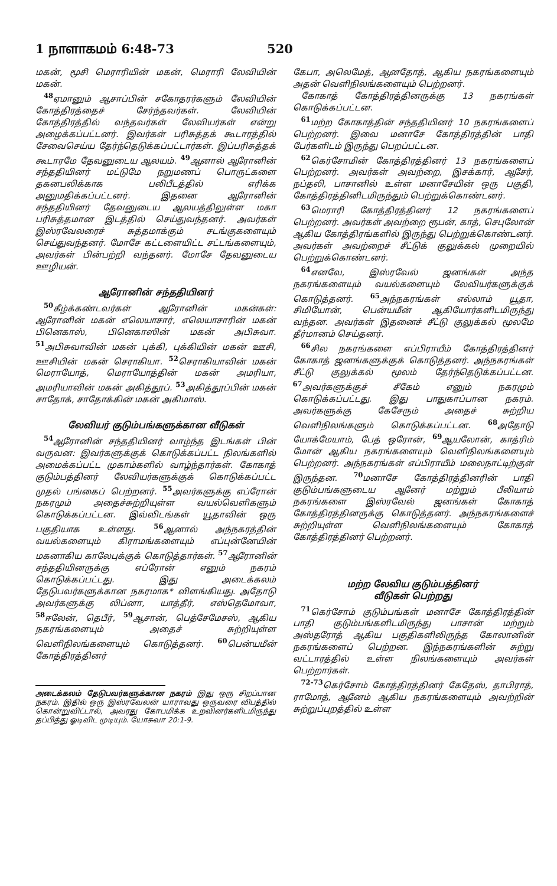1 நாளாகமம் 6:48-73 520
மகன், மூசி மெராரியின் மகன், மெராரி லேவியின் மகன்.
<sup>48</sup> ஏமானும் ஆசாப்பின் சகோதரர்களும் லேவியின் கோத்திரத்தைச் சேர்ந்தவர்கள். லேவியின் கோத்திரத்தில் வந்தவர்கள் லேவியர்கள் என்று அழைக்கப்பட்டனர். இவர்கள் பரிசுத்தக் கூடாரத்தில் சேவைசெய்ய தேர்ந்தெடுக்கப்பட்டார்கள். இப்பரிசுத்தக் கூடாரமே தேவனுடைய ஆலயம். <sup>49</sup>ஆனால் ஆரோனின் சந்ததியினர் மட்டுமே நறுமணப் பொருட்களை தகனபலிக்காக பலிபீடத்தில் எரிக்க அனுமதிக்கப்பட்டனர். இதனை ஆரோனின் சந்ததியினர் தேவனுடைய ஆலயத்திலுள்ள மகா பரிசுத்தமான இடத்தில் செய்துவந்தனர். அவர்கள் இஸ்ரவேலரைச் சுத்தமாக்கும் சடங்குகளையும் செய்துவந்தனர். மோசே கட்டளையிட்ட சட்டங்களையும், அவர்கள் பின்பற்றி வந்தனர். மோசே தேவனுடைய ஊழியன்.
ஆரோனின் சந்ததியினர்
<sup>50</sup> கீழ்க்கண்டவர்கள் ஆரோனின் மகன்கள்: ஆரோனின் மகன் எலெயாசார், எலெயாசாரின் மகன் பினெகாஸ், பினெகாஸின் மகன் அபிசுவா. <sup>51</sup>அபிசுவாவின் மகன் புக்கி, புக்கியின் மகன் ஊசி, ஊசியின் மகன் செராகியா. <sup>52</sup>செராகியாவின் மகன் மெராயோத், மெராயோத்தின் மகன் அமரியா, அமரியாவின் மகன் அகித்தூப். <sup>53</sup>அகித்தூப்பின் மகன் சாதோக், சாதோக்கின் மகன் அகிமாஸ்.
லேவியர் குடும்பங்களுக்கான வீடுகள்
<sup>54</sup> ஆரோனின் சந்ததியினர் வாழ்ந்த இடங்கள் பின் வருவன: இவர்களுக்குக் கொடுக்கப்பட்ட நிலங்களில் அமைக்கப்பட்ட முகாம்களில் வாழ்ந்தார்கள். கோகாத் குடும்பத்தினர் லேவியர்களுக்குக் கொடுக்கப்பட்ட முதல் பங்கைப் பெற்றனர். <sup>55</sup>அவர்களுக்கு எப்ரோன் நகரமும் அதைச்சுற்றியுள்ள வயல்வெளிகளும் கொடுக்கப்பட்டன. இவ்விடங்கள் யூதாவின் ஒரு பகுதியாக உள்ளது. <sup>56</sup>ஆனால் அந்நகரத்தின் வயல்களையும் கிராமங்களையும் எப்புன்னேயின் மகனாகிய காலேபுக்குக் கொடுத்தார்கள். <sup>57</sup>ஆரோனின் சந்ததியினருக்கு எப்ரோன் எனும் நகரம் கொடுக்கப்பட்டது. இது அடைக்கலம் தேடுபவர்களுக்கான நகரமாக* விளங்கியது. அதோடு அவர்களுக்கு லிப்னா, யாத்தீர், எஸ்தெமோவா, <sup>58</sup>ஈலேன், தெபீர், <sup>59</sup>ஆசான், பெத்சேமேசஸ், ஆகிய நகரங்களையும் அதைச் சுற்றியுள்ள வெளிநிலங்களையும் கொடுத்தனர். <sup>60</sup>பென்யமீன் கோத்திரத்தினர்
அடைக்கலம் தேடுபவர்களுக்கான நகரம் இது ஒரு சிறப்பான நகரம். இதில் ஒரு இஸ்ரவேலன் யாராவது ஒருவரை விபத்தில் கொன்றுவிட்டால், அவரது கோபமிக்க உறவினர்களிடமிருந்து தப்பித்து ஓடிவிட முடியும். யோசுவா 20:1-9.
கேபா, அலெமேத், ஆனதோத், ஆகிய நகரங்களையும் அதன் வெளிநிலங்களையும் பெற்றனர்.
கோகாத் கோத்திரத்தினருக்கு 13 நகரங்கள் கொடுக்கப்பட்டன.
<sup>61</sup> மற்ற கோகாத்தின் சந்ததியினர் 10 நகரங்களைப் பெற்றனர். இவை மனாசே கோத்திரத்தின் பாதி பேர்களிடம் இருந்து பெறப்பட்டன.
<sup>62</sup> கெர்சோமின் கோத்திரத்தினர் 13 நகரங்களைப் பெற்றனர். அவர்கள் அவற்றை, இசக்கார், ஆசேர், நப்தலி, பாசானில் உள்ள மனாசேயின் ஒரு பகுதி, கோத்திரத்தினிடமிருந்தும் பெற்றுக்கொண்டனர்.
<sup>63</sup> மெராரி கோத்திரத்தினர் 12 நகரங்களைப் பெற்றனர். அவர்கள் அவற்றை ரூபன், காத், செபுலோன் ஆகிய கோத்திரங்களில் இருந்து பெற்றுக்கொண்டனர். அவர்கள் அவற்றைச் சீட்டுக் குலுக்கல் முறையில் பெற்றுக்கொண்டனர்.
<sup>64</sup> எனவே, இஸ்ரவேல் ஜனங்கள் அந்த நகரங்களையும் வயல்களையும் லேவியர்களுக்குக் கொடுத்தனர். <sup>65</sup>அந்நகரங்கள் எல்லாம் யூதா, சிமியோன், பென்யமீன் ஆகியோர்களிடமிருந்து வந்தன. அவர்கள் இதனைச் சீட்டு குலுக்கல் மூலமே தீர்மானம் செய்தனர்.
<sup>66</sup> சில நகரங்களை எப்பிராயீம் கோத்திரத்தினர் கோகாத் ஜனங்களுக்குக் கொடுத்தனர். அந்நகரங்கள் சீட்டு குலுக்கல் மூலம் தேர்ந்தெடுக்கப்பட்டன. <sup>67</sup>அவர்களுக்குச் சீகேம் எனும் நகரமும் கொடுக்கப்பட்டது. இது பாதுகாப்பான நகரம். அவர்களுக்கு கேசேரும் அதைச் சுற்றிய வெளிநிலங்களும் கொடுக்கப்பட்டன. <sup>68</sup>அதோடு யோக்மேயாம், பேத் ஒரோன், <sup>69</sup>ஆயலோன், காத்ரிம் மோன் ஆகிய நகரங்களையும் வெளிநிலங்களையும் பெற்றனர். அந்நகரங்கள் எப்பிராயீம் மலைநாட்டிற்குள் இருந்தன. <sup>70</sup>மனாசே கோத்திரத்தினரின் பாதி குடும்பங்களுடைய ஆனேர் மற்றும் பீலியாம் நகரங்களை இஸ்ரவேல் ஜனங்கள் கோகாத் கோத்திரத்தினருக்கு கொடுத்தனர். அந்நகரங்களைச் சுற்றியுள்ள வெளிநிலங்களையும் கோகாத் கோத்திரத்தினர் பெற்றனர்.
மற்ற லேவிய குடும்பத்தினர்
வீடுகள் பெற்றது
<sup>71</sup> கெர்சோம் குடும்பங்கள் மனாசே கோத்திரத்தின் பாதி குடும்பங்களிடமிருந்து பாசான் மற்றும் அஸ்தரோத் ஆகிய பகுதிகளிலிருந்த கோலானின் நகரங்களைப் பெற்றன. இந்நகரங்களின் சுற்று வட்டாரத்தில் உள்ள நிலங்களையும் அவர்கள் பெற்றார்கள்.
<sup>72-73</sup>கெர்சோம் கோத்திரத்தினர் கேதேஸ், தாபிராத், ராமோத், ஆனேம் ஆகிய நகரங்களையும் அவற்றின் சுற்றுப்புறத்தில் உள்ள